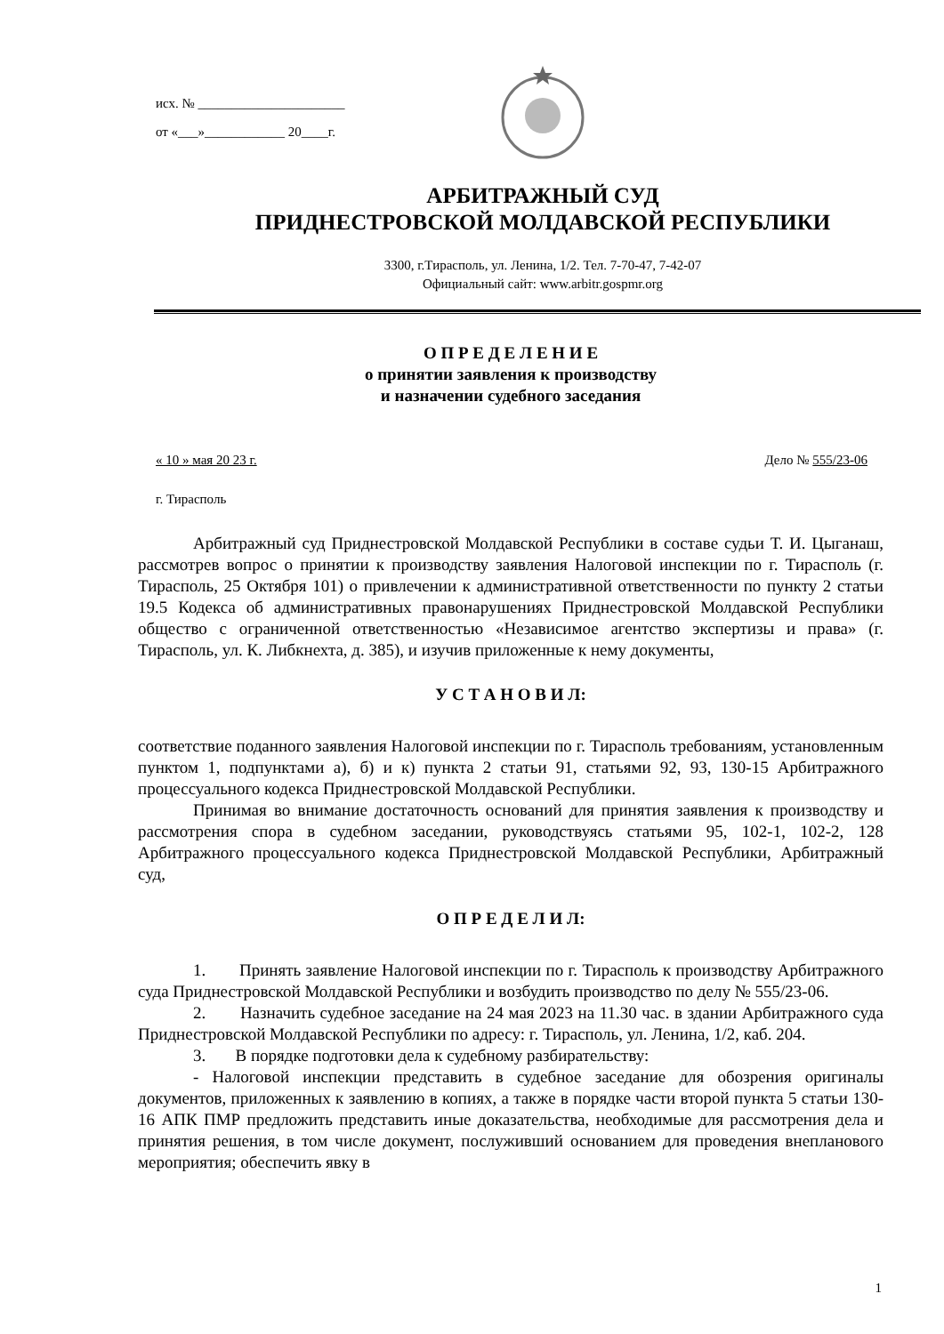исх. № ______________________
от «___»____________ 20____г.
АРБИТРАЖНЫЙ СУД
ПРИДНЕСТРОВСКОЙ МОЛДАВСКОЙ РЕСПУБЛИКИ
3300, г.Тирасполь, ул. Ленина, 1/2. Тел. 7-70-47, 7-42-07
Официальный сайт: www.arbitr.gospmr.org
О П Р Е Д Е Л Е Н И Е
о принятии заявления к производству
и назначении судебного заседания
« 10 » мая 20 23 г. Дело № 555/23-06
г. Тирасполь
Арбитражный суд Приднестровской Молдавской Республики в составе судьи Т. И. Цыганаш, рассмотрев вопрос о принятии к производству заявления Налоговой инспекции по г. Тирасполь (г. Тирасполь, 25 Октября 101) о привлечении к административной ответственности по пункту 2 статьи 19.5 Кодекса об административных правонарушениях Приднестровской Молдавской Республики общество с ограниченной ответственностью «Независимое агентство экспертизы и права» (г. Тирасполь, ул. К. Либкнехта, д. 385), и изучив приложенные к нему документы,
У С Т А Н О В И Л:
соответствие поданного заявления Налоговой инспекции по г. Тирасполь требованиям, установленным пунктом 1, подпунктами а), б) и к) пункта 2 статьи 91, статьями 92, 93, 130-15 Арбитражного процессуального кодекса Приднестровской Молдавской Республики.
Принимая во внимание достаточность оснований для принятия заявления к производству и рассмотрения спора в судебном заседании, руководствуясь статьями 95, 102-1, 102-2, 128 Арбитражного процессуального кодекса Приднестровской Молдавской Республики, Арбитражный суд,
О П Р Е Д Е Л И Л:
1. Принять заявление Налоговой инспекции по г. Тирасполь к производству Арбитражного суда Приднестровской Молдавской Республики и возбудить производство по делу № 555/23-06.
2. Назначить судебное заседание на 24 мая 2023 на 11.30 час. в здании Арбитражного суда Приднестровской Молдавской Республики по адресу: г. Тирасполь, ул. Ленина, 1/2, каб. 204.
3. В порядке подготовки дела к судебному разбирательству:
- Налоговой инспекции представить в судебное заседание для обозрения оригиналы документов, приложенных к заявлению в копиях, а также в порядке части второй пункта 5 статьи 130-16 АПК ПМР предложить представить иные доказательства, необходимые для рассмотрения дела и принятия решения, в том числе документ, послуживший основанием для проведения внепланового мероприятия; обеспечить явку в
1